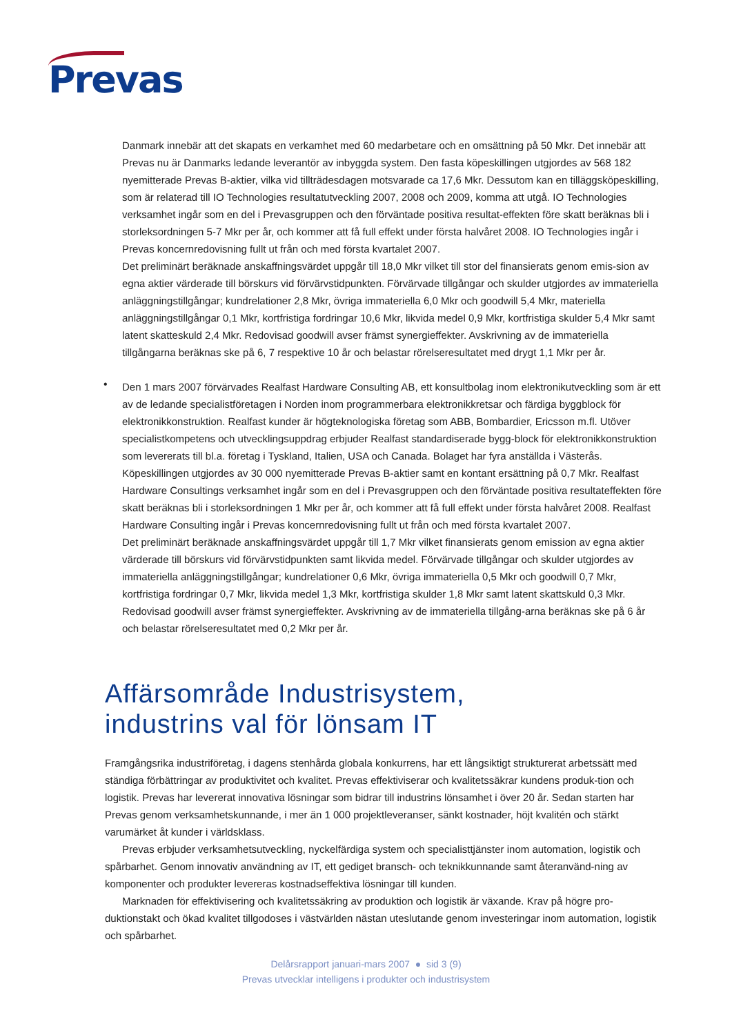Prevas
Danmark innebär att det skapats en verkamhet med 60 medarbetare och en omsättning på 50 Mkr. Det innebär att Prevas nu är Danmarks ledande leverantör av inbyggda system. Den fasta köpeskillingen utgjordes av 568 182 nyemitterade Prevas B-aktier, vilka vid tillträdesdagen motsvarade ca 17,6 Mkr. Dessutom kan en tilläggsköpeskilling, som är relaterad till IO Technologies resultatutveckling 2007, 2008 och 2009, komma att utgå. IO Technologies verksamhet ingår som en del i Prevasgruppen och den förväntade positiva resultat-effekten före skatt beräknas bli i storleksordningen 5-7 Mkr per år, och kommer att få full effekt under första halvåret 2008. IO Technologies ingår i Prevas koncernredovisning fullt ut från och med första kvartalet 2007.
Det preliminärt beräknade anskaffningsvärdet uppgår till 18,0 Mkr vilket till stor del finansierats genom emis-sion av egna aktier värderade till börskurs vid förvärvstidpunkten. Förvärvade tillgångar och skulder utgjordes av immateriella anläggningstillgångar; kundrelationer 2,8 Mkr, övriga immateriella 6,0 Mkr och goodwill 5,4 Mkr, materiella anläggningstillgångar 0,1 Mkr, kortfristiga fordringar 10,6 Mkr, likvida medel 0,9 Mkr, kortfristiga skulder 5,4 Mkr samt latent skatteskuld 2,4 Mkr. Redovisad goodwill avser främst synergieffekter. Avskrivning av de immateriella tillgångarna beräknas ske på 6, 7 respektive 10 år och belastar rörelseresultatet med drygt 1,1 Mkr per år.
•
Den 1 mars 2007 förvärvades Realfast Hardware Consulting AB, ett konsultbolag inom elektronikutveckling som är ett av de ledande specialistföretagen i Norden inom programmerbara elektronikkretsar och färdiga byggblock för elektronikkonstruktion. Realfast kunder är högteknologiska företag som ABB, Bombardier, Ericsson m.fl. Utöver specialistkompetens och utvecklingsuppdrag erbjuder Realfast standardiserade bygg-block för elektronikkonstruktion som levererats till bl.a. företag i Tyskland, Italien, USA och Canada. Bolaget har fyra anställda i Västerås. Köpeskillingen utgjordes av 30 000 nyemitterade Prevas B-aktier samt en kontant ersättning på 0,7 Mkr. Realfast Hardware Consultings verksamhet ingår som en del i Prevasgruppen och den förväntade positiva resultateffekten före skatt beräknas bli i storleksordningen 1 Mkr per år, och kommer att få full effekt under första halvåret 2008. Realfast Hardware Consulting ingår i Prevas koncernredovisning fullt ut från och med första kvartalet 2007.
Det preliminärt beräknade anskaffningsvärdet uppgår till 1,7 Mkr vilket finansierats genom emission av egna aktier värderade till börskurs vid förvärvstidpunkten samt likvida medel. Förvärvade tillgångar och skulder utgjordes av immateriella anläggningstillgångar; kundrelationer 0,6 Mkr, övriga immateriella 0,5 Mkr och goodwill 0,7 Mkr, kortfristiga fordringar 0,7 Mkr, likvida medel 1,3 Mkr, kortfristiga skulder 1,8 Mkr samt latent skattskuld 0,3 Mkr. Redovisad goodwill avser främst synergieffekter. Avskrivning av de immateriella tillgång-arna beräknas ske på 6 år och belastar rörelseresultatet med 0,2 Mkr per år.
Affärsområde Industrisystem,
industrins val för lönsam IT
Framgångsrika industriföretag, i dagens stenhårda globala konkurrens, har ett långsiktigt strukturerat arbetssätt med ständiga förbättringar av produktivitet och kvalitet. Prevas effektiviserar och kvalitetssäkrar kundens produk-tion och logistik. Prevas har levererat innovativa lösningar som bidrar till industrins lönsamhet i över 20 år. Sedan starten har Prevas genom verksamhetskunnande, i mer än 1 000 projektleveranser, sänkt kostnader, höjt kvalitén och stärkt varumärket åt kunder i världsklass.
Prevas erbjuder verksamhetsutveckling, nyckelfärdiga system och specialisttjänster inom automation, logistik och spårbarhet. Genom innovativ användning av IT, ett gediget bransch- och teknikkunnande samt återanvänd-ning av komponenter och produkter levereras kostnadseffektiva lösningar till kunden.
Marknaden för effektivisering och kvalitetssäkring av produktion och logistik är växande. Krav på högre pro-duktionstakt och ökad kvalitet tillgodoses i västvärlden nästan uteslutande genom investeringar inom automation, logistik och spårbarhet.
Delårsrapport januari-mars 2007 ● sid 3 (9)
Prevas utvecklar intelligens i produkter och industrisystem